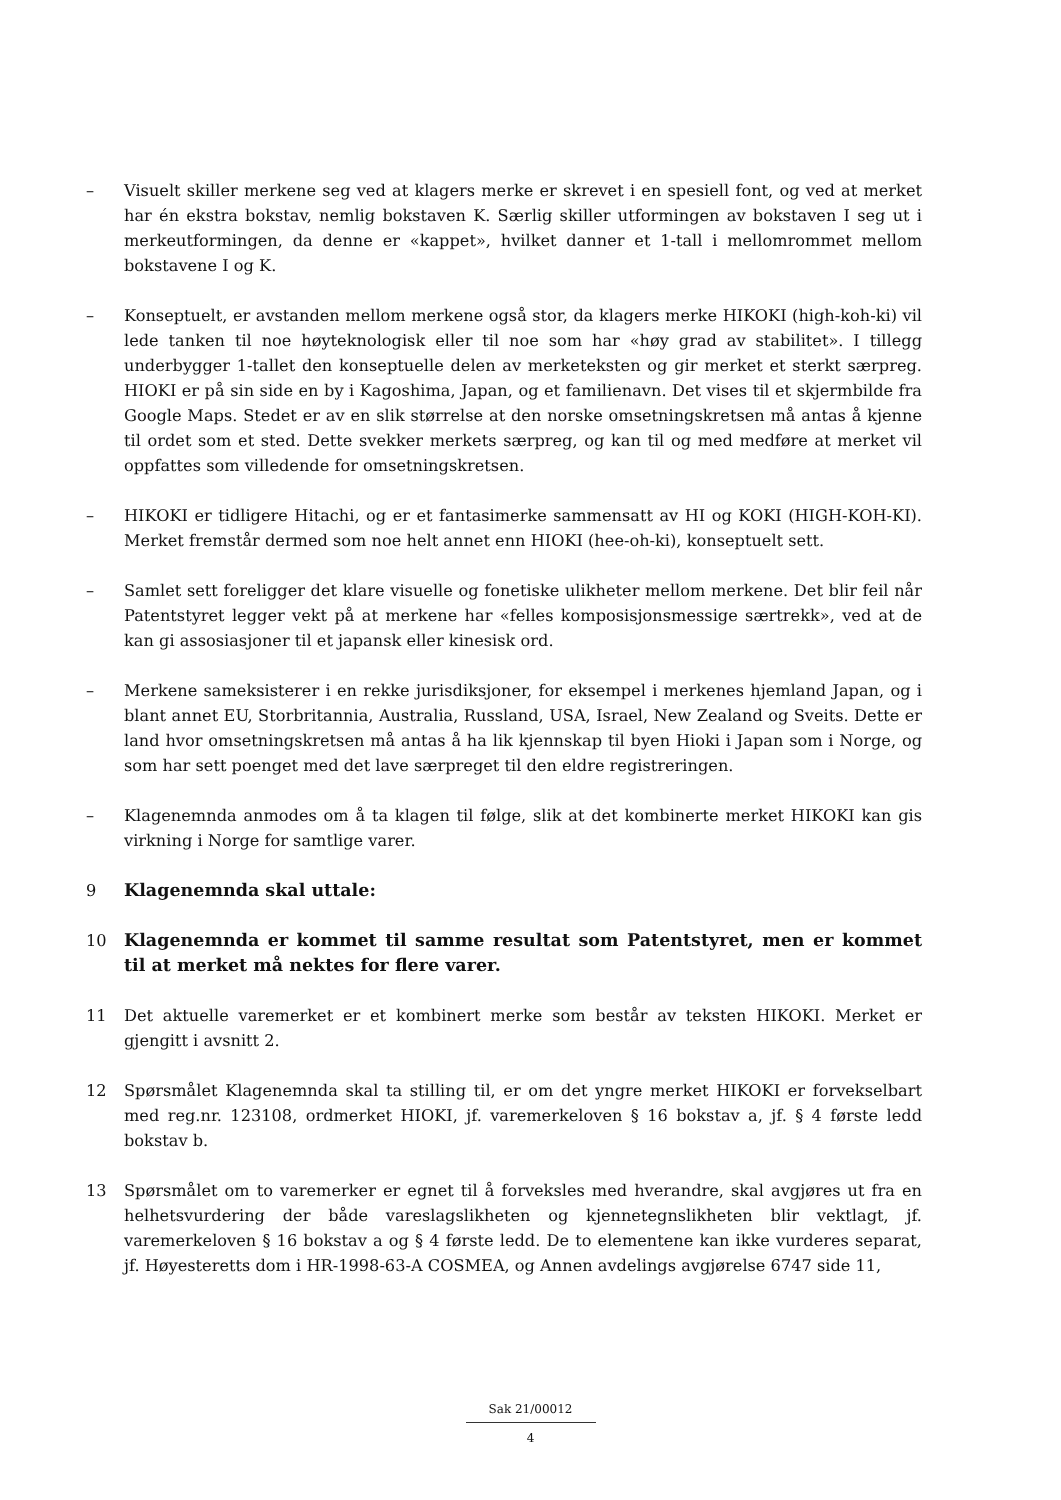– Visuelt skiller merkene seg ved at klagers merke er skrevet i en spesiell font, og ved at merket har én ekstra bokstav, nemlig bokstaven K. Særlig skiller utformingen av bokstaven I seg ut i merkeutformingen, da denne er «kappet», hvilket danner et 1-tall i mellomrommet mellom bokstavene I og K.
– Konseptuelt, er avstanden mellom merkene også stor, da klagers merke HIKOKI (high-koh-ki) vil lede tanken til noe høyteknologisk eller til noe som har «høy grad av stabilitet». I tillegg underbygger 1-tallet den konseptuelle delen av merketeksten og gir merket et sterkt særpreg. HIOKI er på sin side en by i Kagoshima, Japan, og et familienavn. Det vises til et skjermbilde fra Google Maps. Stedet er av en slik størrelse at den norske omsetningskretsen må antas å kjenne til ordet som et sted. Dette svekker merkets særpreg, og kan til og med medføre at merket vil oppfattes som villedende for omsetningskretsen.
– HIKOKI er tidligere Hitachi, og er et fantasimerke sammensatt av HI og KOKI (HIGH-KOH-KI). Merket fremstår dermed som noe helt annet enn HIOKI (hee-oh-ki), konseptuelt sett.
– Samlet sett foreligger det klare visuelle og fonetiske ulikheter mellom merkene. Det blir feil når Patentstyret legger vekt på at merkene har «felles komposisjonsmessige særtrekk», ved at de kan gi assosiasjoner til et japansk eller kinesisk ord.
– Merkene sameksisterer i en rekke jurisdiksjoner, for eksempel i merkenes hjemland Japan, og i blant annet EU, Storbritannia, Australia, Russland, USA, Israel, New Zealand og Sveits. Dette er land hvor omsetningskretsen må antas å ha lik kjennskap til byen Hioki i Japan som i Norge, og som har sett poenget med det lave særpreget til den eldre registreringen.
– Klagenemnda anmodes om å ta klagen til følge, slik at det kombinerte merket HIKOKI kan gis virkning i Norge for samtlige varer.
9 Klagenemnda skal uttale:
10 Klagenemnda er kommet til samme resultat som Patentstyret, men er kommet til at merket må nektes for flere varer.
11 Det aktuelle varemerket er et kombinert merke som består av teksten HIKOKI. Merket er gjengitt i avsnitt 2.
12 Spørsmålet Klagenemnda skal ta stilling til, er om det yngre merket HIKOKI er forvekselbart med reg.nr. 123108, ordmerket HIOKI, jf. varemerkeloven § 16 bokstav a, jf. § 4 første ledd bokstav b.
13 Spørsmålet om to varemerker er egnet til å forveksles med hverandre, skal avgjøres ut fra en helhetsvurdering der både vareslagslikheten og kjennetegnslikheten blir vektlagt, jf. varemerkeloven § 16 bokstav a og § 4 første ledd. De to elementene kan ikke vurderes separat, jf. Høyesteretts dom i HR-1998-63-A COSMEA, og Annen avdelings avgjørelse 6747 side 11,
Sak 21/00012
4